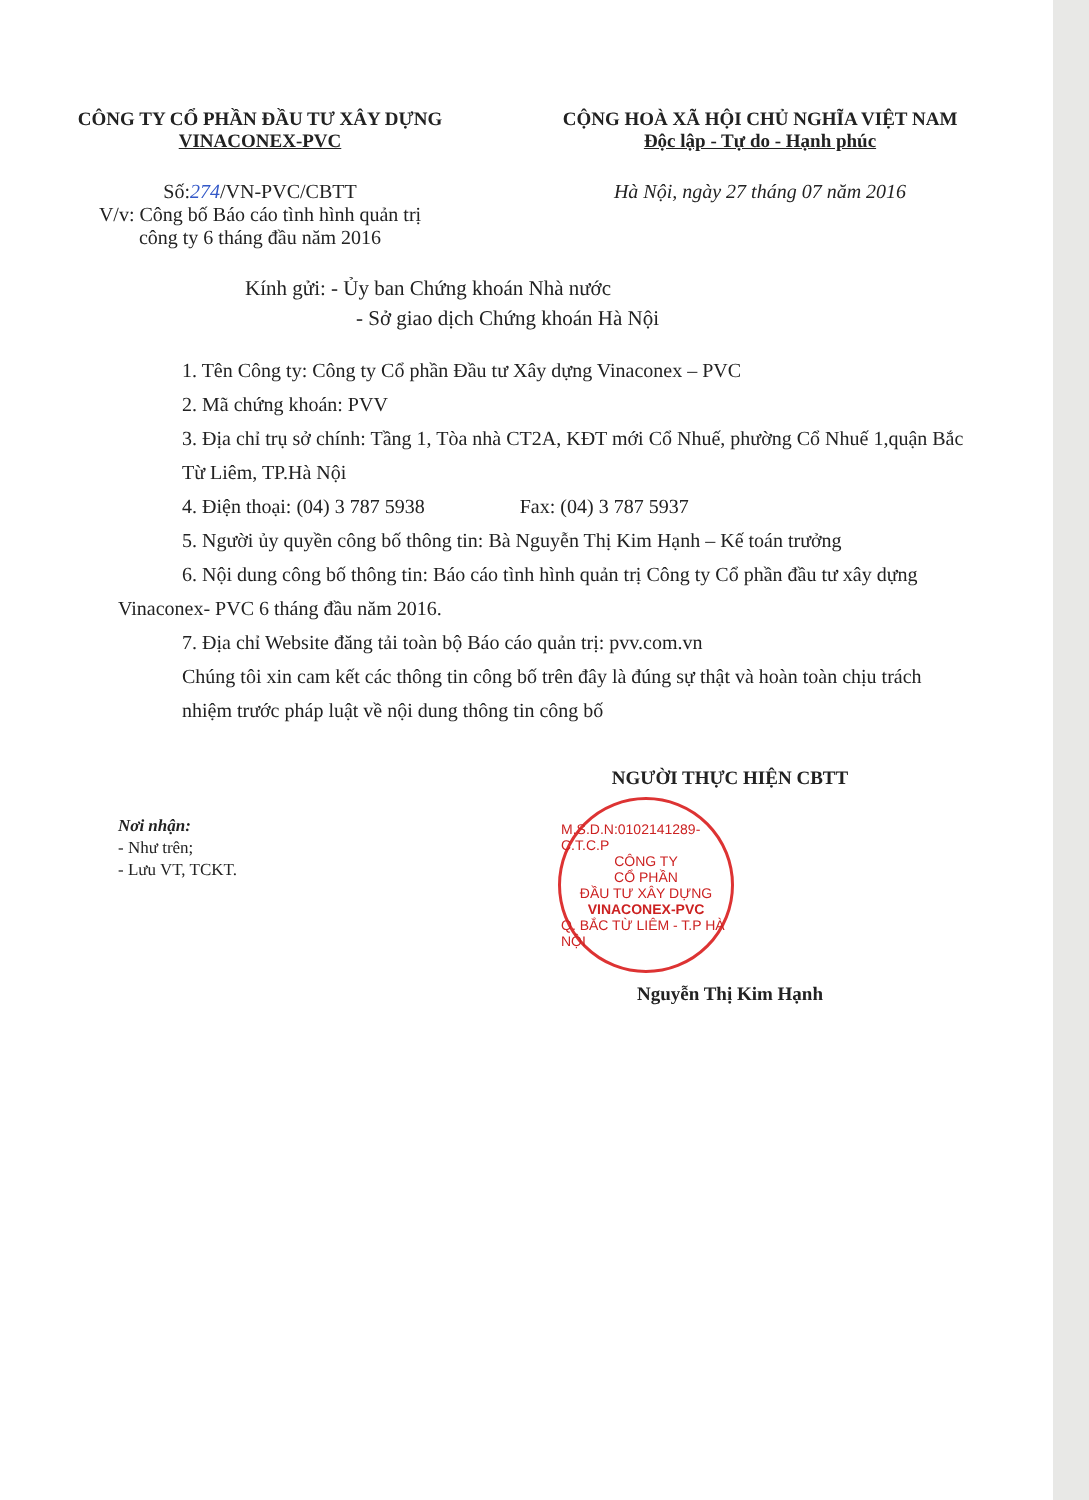CÔNG TY CỔ PHẦN ĐẦU TƯ XÂY DỰNG
VINACONEX-PVC
Số:274/VN-PVC/CBTT
V/v: Công bố Báo cáo tình hình quản trị
công ty 6 tháng đầu năm 2016
CỘNG HOÀ XÃ HỘI CHỦ NGHĨA VIỆT NAM
Độc lập - Tự do - Hạnh phúc
Hà Nội, ngày 27 tháng 07 năm 2016
Kính gửi: - Ủy ban Chứng khoán Nhà nước
- Sở giao dịch Chứng khoán Hà Nội
1. Tên Công ty: Công ty Cổ phần Đầu tư Xây dựng Vinaconex – PVC
2. Mã chứng khoán: PVV
3. Địa chỉ trụ sở chính: Tầng 1, Tòa nhà CT2A, KĐT mới Cổ Nhuế, phường Cổ Nhuế 1,quận Bắc Từ Liêm, TP.Hà Nội
4. Điện thoại: (04) 3 787 5938 Fax: (04) 3 787 5937
5. Người ủy quyền công bố thông tin: Bà Nguyễn Thị Kim Hạnh – Kế toán trưởng
6. Nội dung công bố thông tin: Báo cáo tình hình quản trị Công ty Cổ phần đầu tư xây dựng Vinaconex- PVC 6 tháng đầu năm 2016.
7. Địa chỉ Website đăng tải toàn bộ Báo cáo quản trị: pvv.com.vn
Chúng tôi xin cam kết các thông tin công bố trên đây là đúng sự thật và hoàn toàn chịu trách nhiệm trước pháp luật về nội dung thông tin công bố
NGƯỜI THỰC HIỆN CBTT
Nơi nhận:
- Như trên;
- Lưu VT, TCKT.
M.S.D.N:0102141289-C.T.C.P
CÔNG TY
CỔ PHẦN
ĐẦU TƯ XÂY DỰNG
VINACONEX-PVC
Q. BẮC TỪ LIÊM - T.P HÀ NỘI
Nguyễn Thị Kim Hạnh